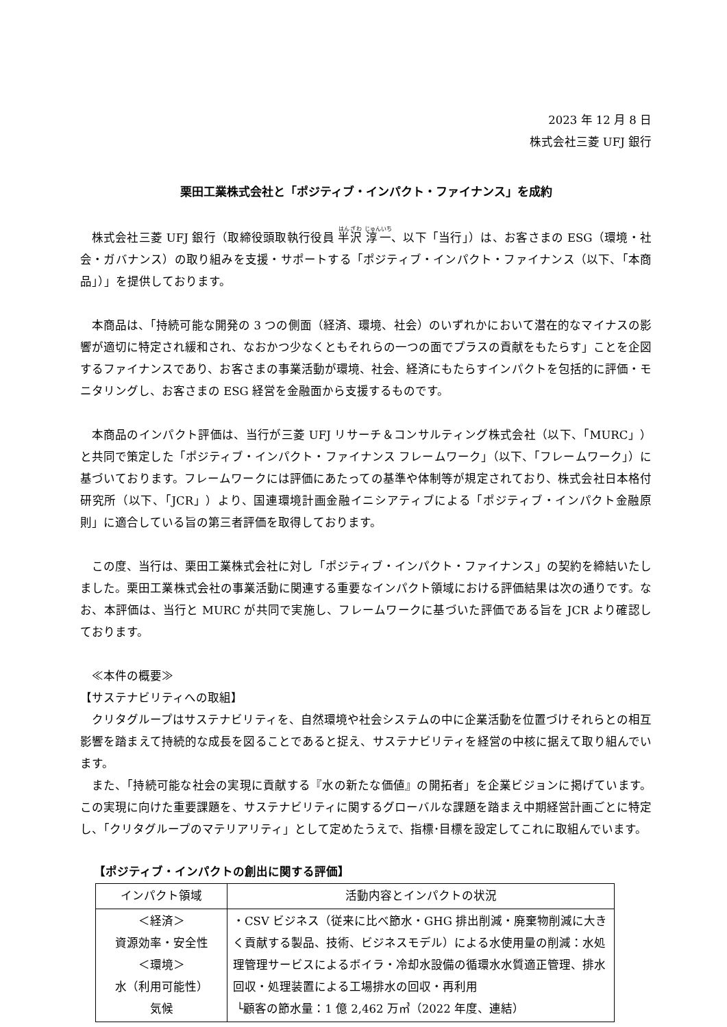2023 年 12 月 8 日
株式会社三菱 UFJ 銀行
栗田工業株式会社と「ポジティブ・インパクト・ファイナンス」を成約
株式会社三菱 UFJ 銀行（取締役頭取執行役員 半沢 淳一、以下「当行」）は、お客さまの ESG（環境・社会・ガバナンス）の取り組みを支援・サポートする「ポジティブ・インパクト・ファイナンス（以下、「本商品」）」を提供しております。
本商品は、「持続可能な開発の 3 つの側面（経済、環境、社会）のいずれかにおいて潜在的なマイナスの影響が適切に特定され緩和され、なおかつ少なくともそれらの一つの面でプラスの貢献をもたらす」ことを企図するファイナンスであり、お客さまの事業活動が環境、社会、経済にもたらすインパクトを包括的に評価・モニタリングし、お客さまの ESG 経営を金融面から支援するものです。
本商品のインパクト評価は、当行が三菱 UFJ リサーチ＆コンサルティング株式会社（以下、「MURC」）と共同で策定した「ポジティブ・インパクト・ファイナンス フレームワーク」（以下、「フレームワーク」）に基づいております。フレームワークには評価にあたっての基準や体制等が規定されており、株式会社日本格付研究所（以下、「JCR」）より、国連環境計画金融イニシアティブによる「ポジティブ・インパクト金融原則」に適合している旨の第三者評価を取得しております。
この度、当行は、栗田工業株式会社に対し「ポジティブ・インパクト・ファイナンス」の契約を締結いたしました。栗田工業株式会社の事業活動に関連する重要なインパクト領域における評価結果は次の通りです。なお、本評価は、当行と MURC が共同で実施し、フレームワークに基づいた評価である旨を JCR より確認しております。
≪本件の概要≫
【サステナビリティへの取組】
クリタグループはサステナビリティを、自然環境や社会システムの中に企業活動を位置づけそれらとの相互影響を踏まえて持続的な成長を図ることであると捉え、サステナビリティを経営の中核に据えて取り組んでいます。
また、「持続可能な社会の実現に貢献する『水の新たな価値』の開拓者」を企業ビジョンに掲げています。この実現に向けた重要課題を、サステナビリティに関するグローバルな課題を踏まえ中期経営計画ごとに特定し、「クリタグループのマテリアリティ」として定めたうえで、指標･目標を設定してこれに取組んでいます。
【ポジティブ・インパクトの創出に関する評価】
| インパクト領域 | 活動内容とインパクトの状況 |
| --- | --- |
| ＜経済＞ 資源効率・安全性 ＜環境＞ 水（利用可能性） 気候 | ・CSV ビジネス（従来に比べ節水・GHG 排出削減・廃棄物削減に大きく貢献する製品、技術、ビジネスモデル）による水使用量の削減：水処理管理サービスによるボイラ・冷却水設備の循環水水質適正管理、排水回収・処理装置による工場排水の回収・再利用 └顧客の節水量：1 億 2,462 万㎥（2022 年度、連結） |